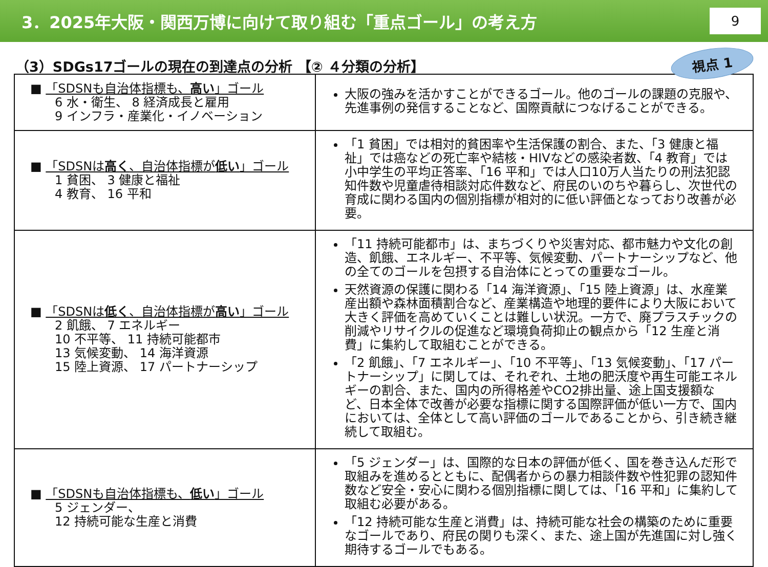3．2025年大阪・関西万博に向けて取り組む「重点ゴール」の考え方
9
（3）SDGs17ゴールの現在の到達点の分析 【② ４分類の分析】
視点 1
| ■ 「SDSNも自治体指標も、 高い 」ゴール 6 水・衛生、 8 経済成長と雇用 9 インフラ・産業化・イノベーション | 大阪の強みを活かすことができるゴール。他のゴールの課題の克服や、先進事例の発信することなど、国際貢献につなげることができる。 |
| ■ 「SDSNは 高く 、自治体指標が 低い 」ゴール 1 貧困、 3 健康と福祉 4 教育、 16 平和 | 「1 貧困」では相対的貧困率や生活保護の割合、また、「3 健康と福祉」では癌などの死亡率や結核・HIVなどの感染者数、「4 教育」では小中学生の平均正答率、「16 平和」では人口10万人当たりの刑法犯認知件数や児童虐待相談対応件数など、府民のいのちや暮らし、次世代の育成に関わる国内の個別指標が相対的に低い評価となっており改善が必要。 |
| ■ 「SDSNは 低く 、自治体指標が 高い 」ゴール 2 飢餓、 7 エネルギー 10 不平等、 11 持続可能都市 13 気候変動、 14 海洋資源 15 陸上資源、 17 パートナーシップ | 「11 持続可能都市」は、まちづくりや災害対応、都市魅力や文化の創造、飢餓、エネルギー、不平等、気候変動、パートナーシップなど、他の全てのゴールを包摂する自治体にとっての重要なゴール。 天然資源の保護に関わる「14 海洋資源」、「15 陸上資源」は、水産業産出額や森林面積割合など、産業構造や地理的要件により大阪において大きく評価を高めていくことは難しい状況。一方で、廃プラスチックの削減やリサイクルの促進など環境負荷抑止の観点から「12 生産と消費」に集約して取組むことができる。 「2 飢餓」、「7 エネルギー」、「10 不平等」、「13 気候変動」、「17 パートナーシップ」に関しては、それぞれ、土地の肥沃度や再生可能エネルギーの割合、また、国内の所得格差やCO2排出量、途上国支援額など、日本全体で改善が必要な指標に関する国際評価が低い一方で、国内においては、全体として高い評価のゴールであることから、引き続き継続して取組む。 |
| ■ 「SDSNも自治体指標も、 低い 」ゴール 5 ジェンダー、 12 持続可能な生産と消費 | 「5 ジェンダー」は、国際的な日本の評価が低く、国を巻き込んだ形で取組みを進めるとともに、配偶者からの暴力相談件数や性犯罪の認知件数など安全・安心に関わる個別指標に関しては、「16 平和」に集約して取組む必要がある。 「12 持続可能な生産と消費」は、持続可能な社会の構築のために重要なゴールであり、府民の関りも深く、また、途上国が先進国に対し強く期待するゴールでもある。 |